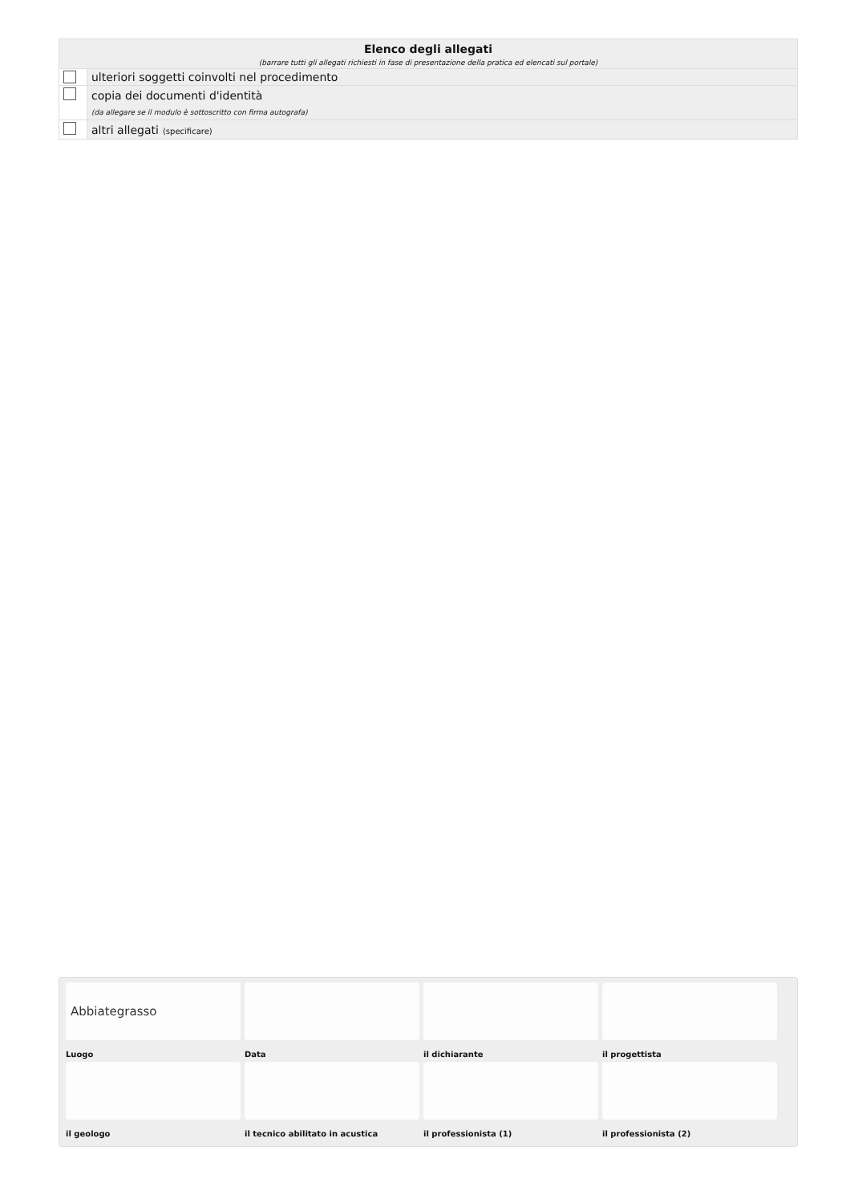| Elenco degli allegati (barrare tutti gli allegati richiesti in fase di presentazione della pratica ed elencati sul portale) | |
| --- | --- |
| | ulteriori soggetti coinvolti nel procedimento |
| | copia dei documenti d'identità (da allegare se il modulo è sottoscritto con firma autografa) |
| | altri allegati (specificare) |
Abbiategrasso
Luogo
Data
il dichiarante
il progettista
il geologo
il tecnico abilitato in acustica
il professionista (1)
il professionista (2)